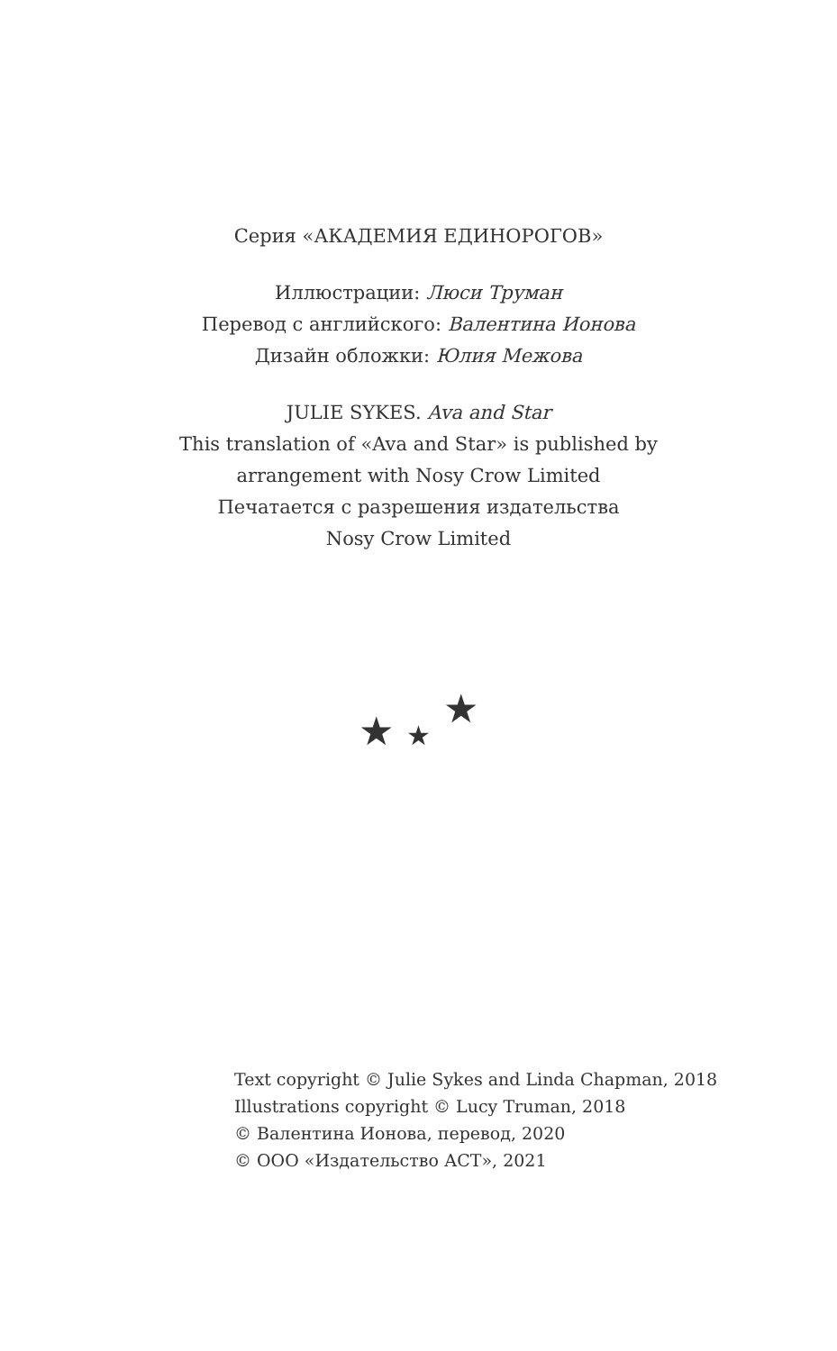Серия «АКАДЕМИЯ ЕДИНОРОГОВ»
Иллюстрации: Люси Труман
Перевод с английского: Валентина Ионова
Дизайн обложки: Юлия Межова
JULIE SYKES. Ava and Star
This translation of «Ava and Star» is published by
arrangement with Nosy Crow Limited
Печатается с разрешения издательства
Nosy Crow Limited
★ ★ ★
Text copyright © Julie Sykes and Linda Chapman, 2018
Illustrations copyright © Lucy Truman, 2018
© Валентина Ионова, перевод, 2020
© ООО «Издательство АСТ», 2021